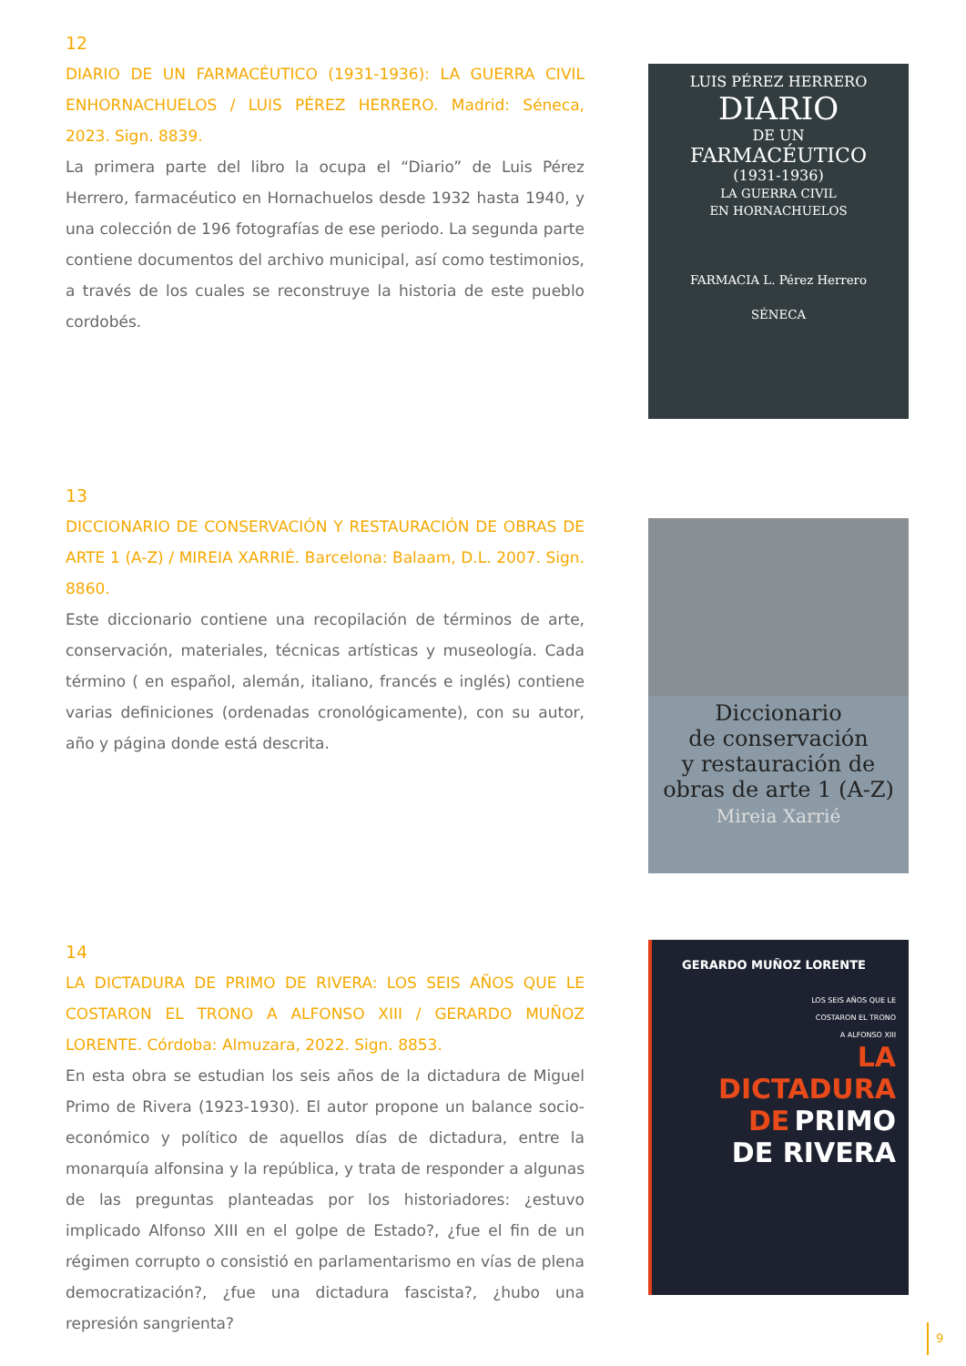12
DIARIO DE UN FARMACÉUTICO (1931-1936): LA GUERRA CIVIL ENHORNACHUELOS / LUIS PÉREZ HERRERO. Madrid: Séneca, 2023. Sign. 8839.
La primera parte del libro la ocupa el “Diario” de Luis Pérez Herrero, farmacéutico en Hornachuelos desde 1932 hasta 1940, y una colección de 196 fotografías de ese periodo. La segunda parte contiene documentos del archivo municipal, así como testimonios, a través de los cuales se reconstruye la historia de este pueblo cordobés.
LUIS PÉREZ HERRERO
DIARIO
DE UN
FARMACÉUTICO
(1931-1936)
LA GUERRA CIVIL
EN HORNACHUELOS
FARMACIA L. Pérez Herrero
SÉNECA
13
DICCIONARIO DE CONSERVACIÓN Y RESTAURACIÓN DE OBRAS DE ARTE 1 (A-Z) / MIREIA XARRIÉ. Barcelona: Balaam, D.L. 2007. Sign. 8860.
Este diccionario contiene una recopilación de términos de arte, conservación, materiales, técnicas artísticas y museología. Cada término ( en español, alemán, italiano, francés e inglés) contiene varias definiciones (ordenadas cronológicamente), con su autor, año y página donde está descrita.
Diccionario
de conservación
y restauración de
obras de arte 1 (A-Z)
Mireia Xarrié
14
LA DICTADURA DE PRIMO DE RIVERA: LOS SEIS AÑOS QUE LE COSTARON EL TRONO A ALFONSO XIII / GERARDO MUÑOZ LORENTE. Córdoba: Almuzara, 2022. Sign. 8853.
En esta obra se estudian los seis años de la dictadura de Miguel Primo de Rivera (1923-1930). El autor propone un balance socio-económico y político de aquellos días de dictadura, entre la monarquía alfonsina y la república, y trata de responder a algunas de las preguntas planteadas por los historiadores: ¿estuvo implicado Alfonso XIII en el golpe de Estado?, ¿fue el fin de un régimen corrupto o consistió en parlamentarismo en vías de plena democratización?, ¿fue una dictadura fascista?, ¿hubo una represión sangrienta?
GERARDO MUÑOZ LORENTE
LOS SEIS AÑOS QUE LE
COSTARON EL TRONO
A ALFONSO XIII
LA
DICTADURA
DE PRIMO
DE RIVERA
9